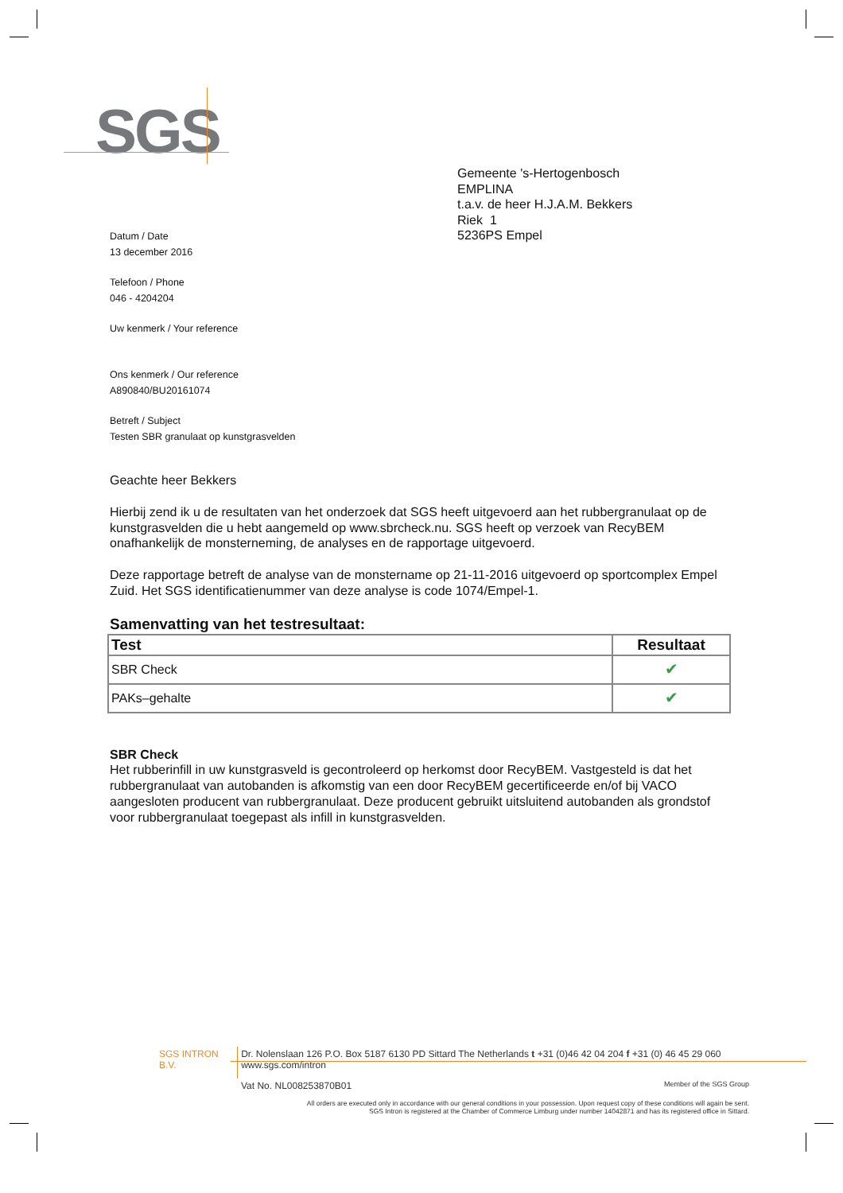SGS
Gemeente 's-Hertogenbosch
EMPLINA
t.a.v. de heer H.J.A.M. Bekkers
Riek 1
5236PS Empel
Datum / Date
13 december 2016
Telefoon / Phone
046 - 4204204
Uw kenmerk / Your reference
Ons kenmerk / Our reference
A890840/BU20161074
Betreft / Subject
Testen SBR granulaat op kunstgrasvelden
Geachte heer Bekkers
Hierbij zend ik u de resultaten van het onderzoek dat SGS heeft uitgevoerd aan het rubbergranulaat op de kunstgrasvelden die u hebt aangemeld op www.sbrcheck.nu. SGS heeft op verzoek van RecyBEM onafhankelijk de monsterneming, de analyses en de rapportage uitgevoerd.
Deze rapportage betreft de analyse van de monstername op 21-11-2016 uitgevoerd op sportcomplex Empel Zuid. Het SGS identificatienummer van deze analyse is code 1074/Empel-1.
Samenvatting van het testresultaat:
| Test | Resultaat |
| --- | --- |
| SBR Check | ✔ |
| PAKs–gehalte | ✔ |
SBR Check
Het rubberinfill in uw kunstgrasveld is gecontroleerd op herkomst door RecyBEM. Vastgesteld is dat het rubbergranulaat van autobanden is afkomstig van een door RecyBEM gecertificeerde en/of bij VACO aangesloten producent van rubbergranulaat. Deze producent gebruikt uitsluitend autobanden als grondstof voor rubbergranulaat toegepast als infill in kunstgrasvelden.
SGS INTRON B.V. Dr. Nolenslaan 126 P.O. Box 5187 6130 PD Sittard The Netherlands t +31 (0)46 42 04 204 f +31 (0) 46 45 29 060 www.sgs.com/intron
Vat No. NL008253870B01 Member of the SGS Group
All orders are executed only in accordance with our general conditions in your possession. Upon request copy of these conditions will again be sent.
SGS Intron is registered at the Chamber of Commerce Limburg under number 14042871 and has its registered office in Sittard.